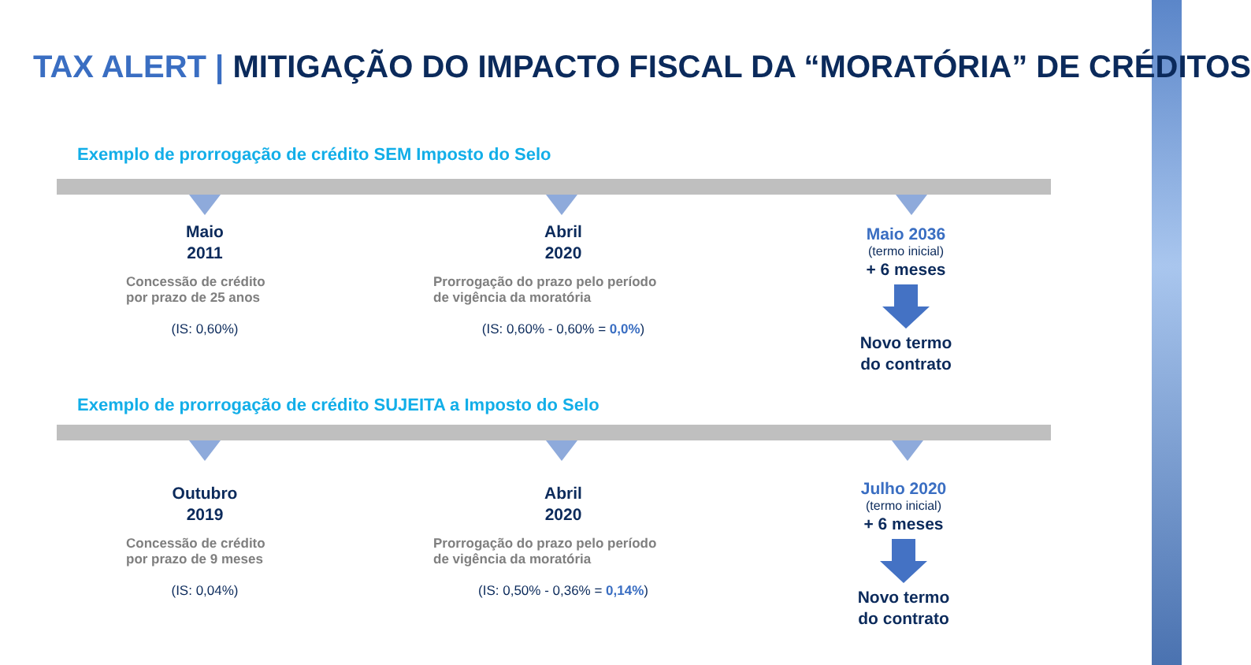TAX ALERT | MITIGAÇÃO DO IMPACTO FISCAL DA “MORATÓRIA” DE CRÉDITOS
Exemplo de prorrogação de crédito SEM Imposto do Selo
Maio
2011
Concessão de crédito
por prazo de 25 anos
(IS: 0,60%)
Abril
2020
Prorrogação do prazo pelo período
de vigência da moratória
(IS: 0,60% - 0,60% = 0,0%)
Maio 2036
(termo inicial)
+ 6 meses
Novo termo
do contrato
Exemplo de prorrogação de crédito SUJEITA a Imposto do Selo
Outubro
2019
Concessão de crédito
por prazo de 9 meses
(IS: 0,04%)
Abril
2020
Prorrogação do prazo pelo período
de vigência da moratória
(IS: 0,50% - 0,36% = 0,14%)
Julho 2020
(termo inicial)
+ 6 meses
Novo termo
do contrato